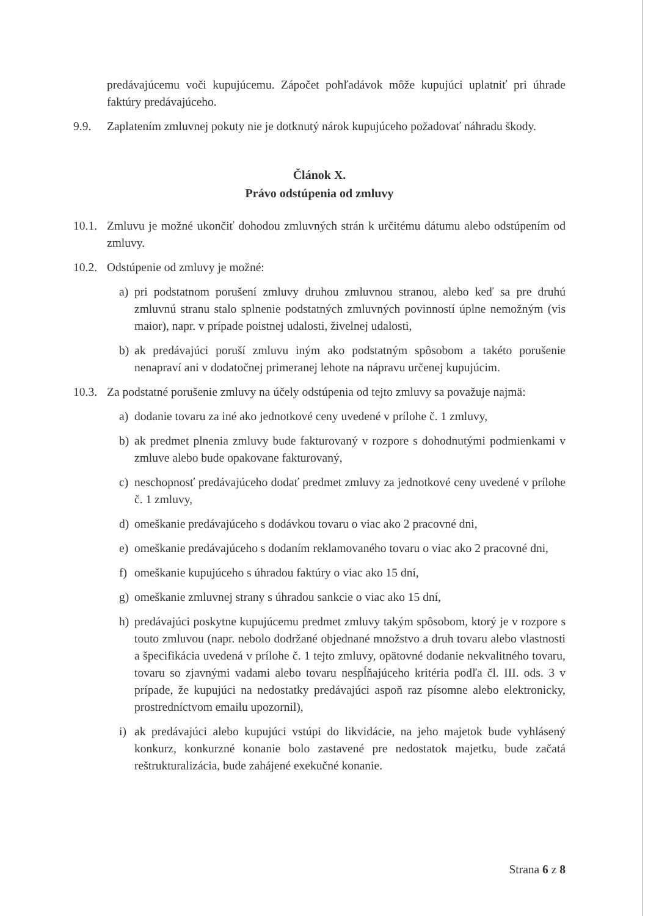predávajúcemu voči kupujúcemu. Zápočet pohľadávok môže kupujúci uplatniť pri úhrade faktúry predávajúceho.
9.9. Zaplatením zmluvnej pokuty nie je dotknutý nárok kupujúceho požadovať náhradu škody.
Článok X.
Právo odstúpenia od zmluvy
10.1. Zmluvu je možné ukončiť dohodou zmluvných strán k určitému dátumu alebo odstúpením od zmluvy.
10.2. Odstúpenie od zmluvy je možné:
a) pri podstatnom porušení zmluvy druhou zmluvnou stranou, alebo keď sa pre druhú zmluvnú stranu stalo splnenie podstatných zmluvných povinností úplne nemožným (vis maior), napr. v prípade poistnej udalosti, živelnej udalosti,
b) ak predávajúci poruší zmluvu iným ako podstatným spôsobom a takéto porušenie nenapraví ani v dodatočnej primeranej lehote na nápravu určenej kupujúcim.
10.3. Za podstatné porušenie zmluvy na účely odstúpenia od tejto zmluvy sa považuje najmä:
a) dodanie tovaru za iné ako jednotkové ceny uvedené v prílohe č. 1 zmluvy,
b) ak predmet plnenia zmluvy bude fakturovaný v rozpore s dohodnutými podmienkami v zmluve alebo bude opakovane fakturovaný,
c) neschopnosť predávajúceho dodať predmet zmluvy za jednotkové ceny uvedené v prílohe č. 1 zmluvy,
d) omeškanie predávajúceho s dodávkou tovaru o viac ako 2 pracovné dni,
e) omeškanie predávajúceho s dodaním reklamovaného tovaru o viac ako 2 pracovné dni,
f) omeškanie kupujúceho s úhradou faktúry o viac ako 15 dní,
g) omeškanie zmluvnej strany s úhradou sankcie o viac ako 15 dní,
h) predávajúci poskytne kupujúcemu predmet zmluvy takým spôsobom, ktorý je v rozpore s touto zmluvou (napr. nebolo dodržané objednané množstvo a druh tovaru alebo vlastnosti a špecifikácia uvedená v prílohe č. 1 tejto zmluvy, opätovné dodanie nekvalitného tovaru, tovaru so zjavnými vadami alebo tovaru nespĺňajúceho kritéria podľa čl. III. ods. 3 v prípade, že kupujúci na nedostatky predávajúci aspoň raz písomne alebo elektronicky, prostredníctvom emailu upozornil),
i) ak predávajúci alebo kupujúci vstúpi do likvidácie, na jeho majetok bude vyhlásený konkurz, konkurzné konanie bolo zastavené pre nedostatok majetku, bude začatá reštrukturalizácia, bude zahájené exekučné konanie.
Strana 6 z 8